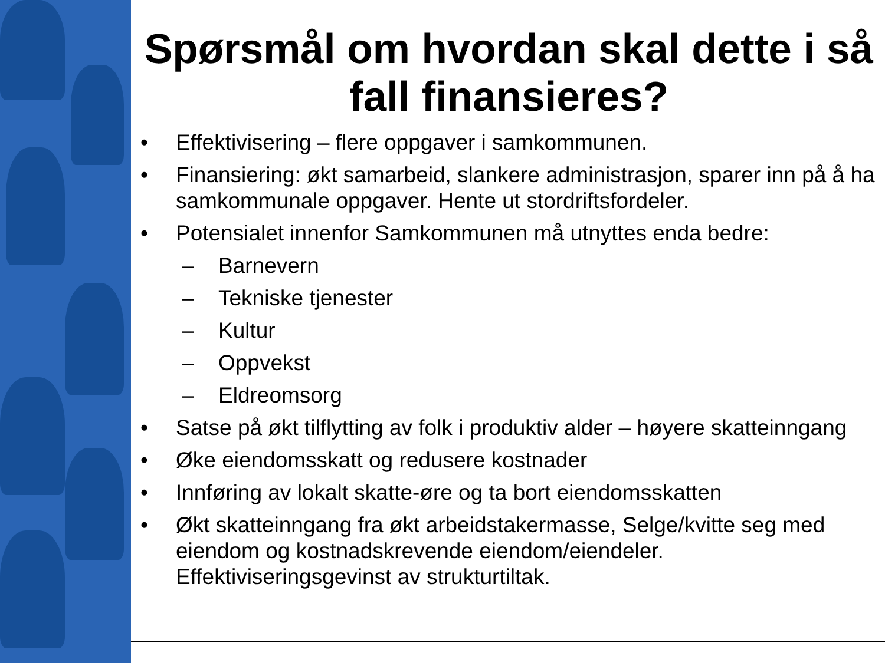Spørsmål om hvordan skal dette i så fall finansieres?
• Effektivisering – flere oppgaver i samkommunen.
• Finansiering: økt samarbeid, slankere administrasjon, sparer inn på å ha samkommunale oppgaver. Hente ut stordriftsfordeler.
• Potensialet innenfor Samkommunen må utnyttes enda bedre:
– Barnevern
– Tekniske tjenester
– Kultur
– Oppvekst
– Eldreomsorg
• Satse på økt tilflytting av folk i produktiv alder – høyere skatteinngang
• Øke eiendomsskatt og redusere kostnader
• Innføring av lokalt skatte-øre og ta bort eiendomsskatten
• Økt skatteinngang fra økt arbeidstakermasse, Selge/kvitte seg med eiendom og kostnadskrevende eiendom/eiendeler. Effektiviseringsgevinst av strukturtiltak.